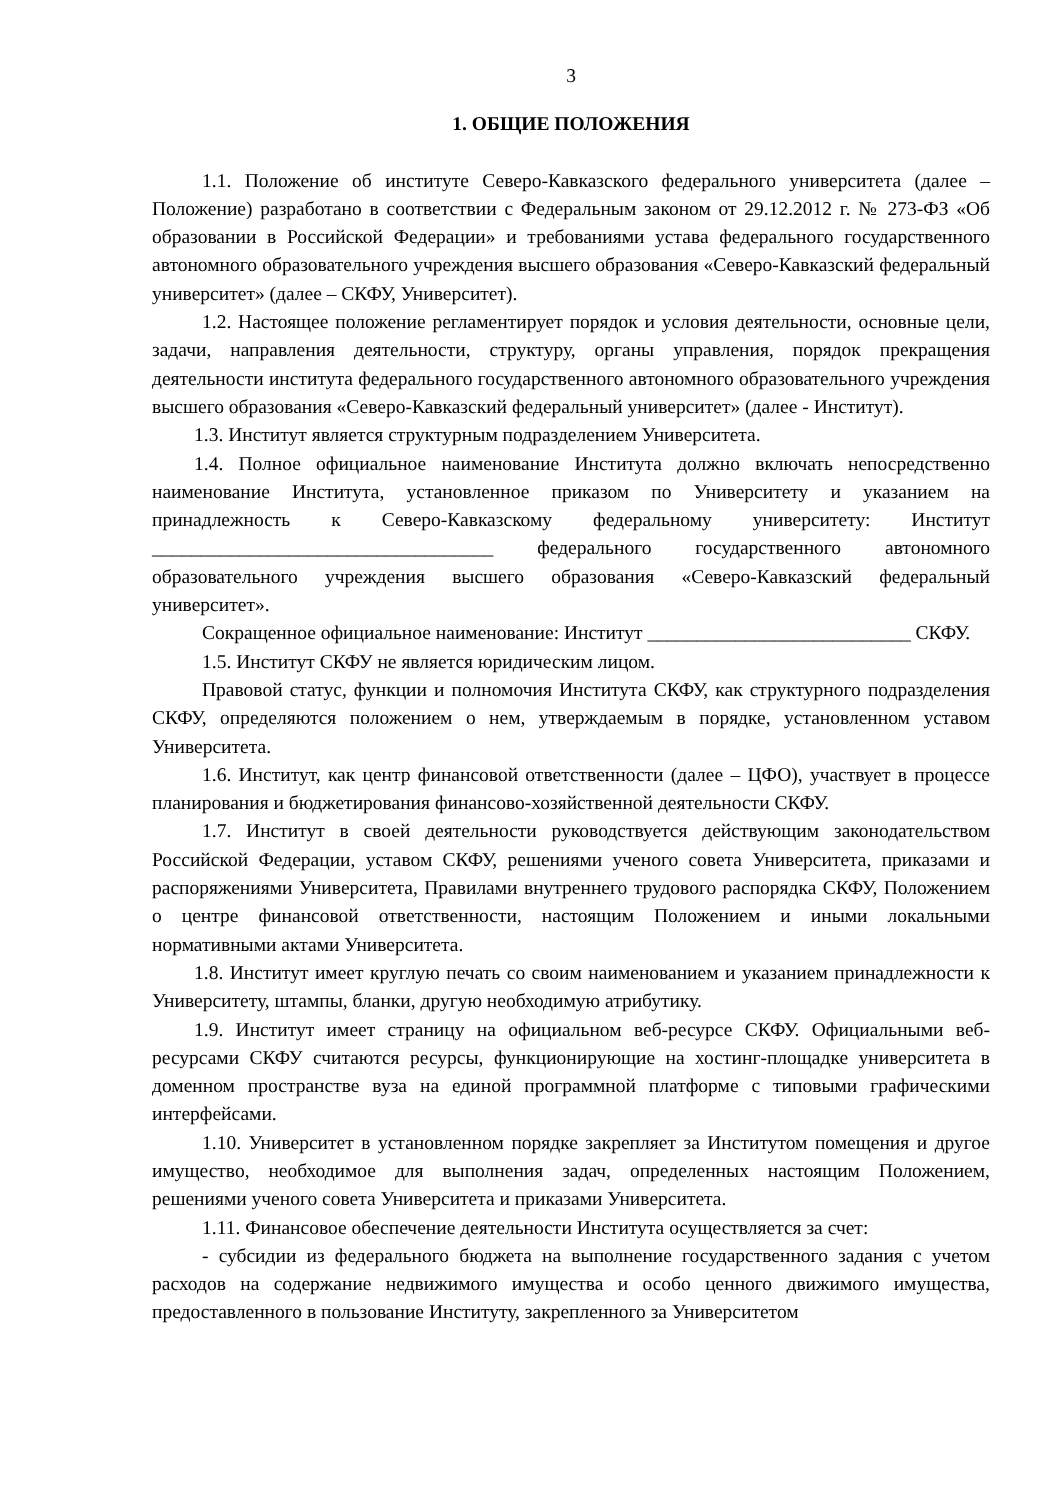3
1. ОБЩИЕ ПОЛОЖЕНИЯ
1.1. Положение об институте Северо-Кавказского федерального университета (далее – Положение) разработано в соответствии с Федеральным законом от 29.12.2012 г. № 273-ФЗ «Об образовании в Российской Федерации» и требованиями устава федерального государственного автономного образовательного учреждения высшего образования «Северо-Кавказский федеральный университет» (далее – СКФУ, Университет).
1.2. Настоящее положение регламентирует порядок и условия деятельности, основные цели, задачи, направления деятельности, структуру, органы управления, порядок прекращения деятельности института федерального государственного автономного образовательного учреждения высшего образования «Северо-Кавказский федеральный университет» (далее - Институт).
1.3. Институт является структурным подразделением Университета.
1.4. Полное официальное наименование Института должно включать непосредственно наименование Института, установленное приказом по Университету и указанием на принадлежность к Северо-Кавказскому федеральному университету: Институт ___________________________________ федерального государственного автономного образовательного учреждения высшего образования «Северо-Кавказский федеральный университет».
Сокращенное официальное наименование: Институт ___________________________ СКФУ.
1.5. Институт СКФУ не является юридическим лицом.
Правовой статус, функции и полномочия Института СКФУ, как структурного подразделения СКФУ, определяются положением о нем, утверждаемым в порядке, установленном уставом Университета.
1.6. Институт, как центр финансовой ответственности (далее – ЦФО), участвует в процессе планирования и бюджетирования финансово-хозяйственной деятельности СКФУ.
1.7. Институт в своей деятельности руководствуется действующим законодательством Российской Федерации, уставом СКФУ, решениями ученого совета Университета, приказами и распоряжениями Университета, Правилами внутреннего трудового распорядка СКФУ, Положением о центре финансовой ответственности, настоящим Положением и иными локальными нормативными актами Университета.
1.8. Институт имеет круглую печать со своим наименованием и указанием принадлежности к Университету, штампы, бланки, другую необходимую атрибутику.
1.9. Институт имеет страницу на официальном веб-ресурсе СКФУ. Официальными веб-ресурсами СКФУ считаются ресурсы, функционирующие на хостинг-площадке университета в доменном пространстве вуза на единой программной платформе с типовыми графическими интерфейсами.
1.10. Университет в установленном порядке закрепляет за Институтом помещения и другое имущество, необходимое для выполнения задач, определенных настоящим Положением, решениями ученого совета Университета и приказами Университета.
1.11. Финансовое обеспечение деятельности Института осуществляется за счет:
- субсидии из федерального бюджета на выполнение государственного задания с учетом расходов на содержание недвижимого имущества и особо ценного движимого имущества, предоставленного в пользование Институту, закрепленного за Университетом